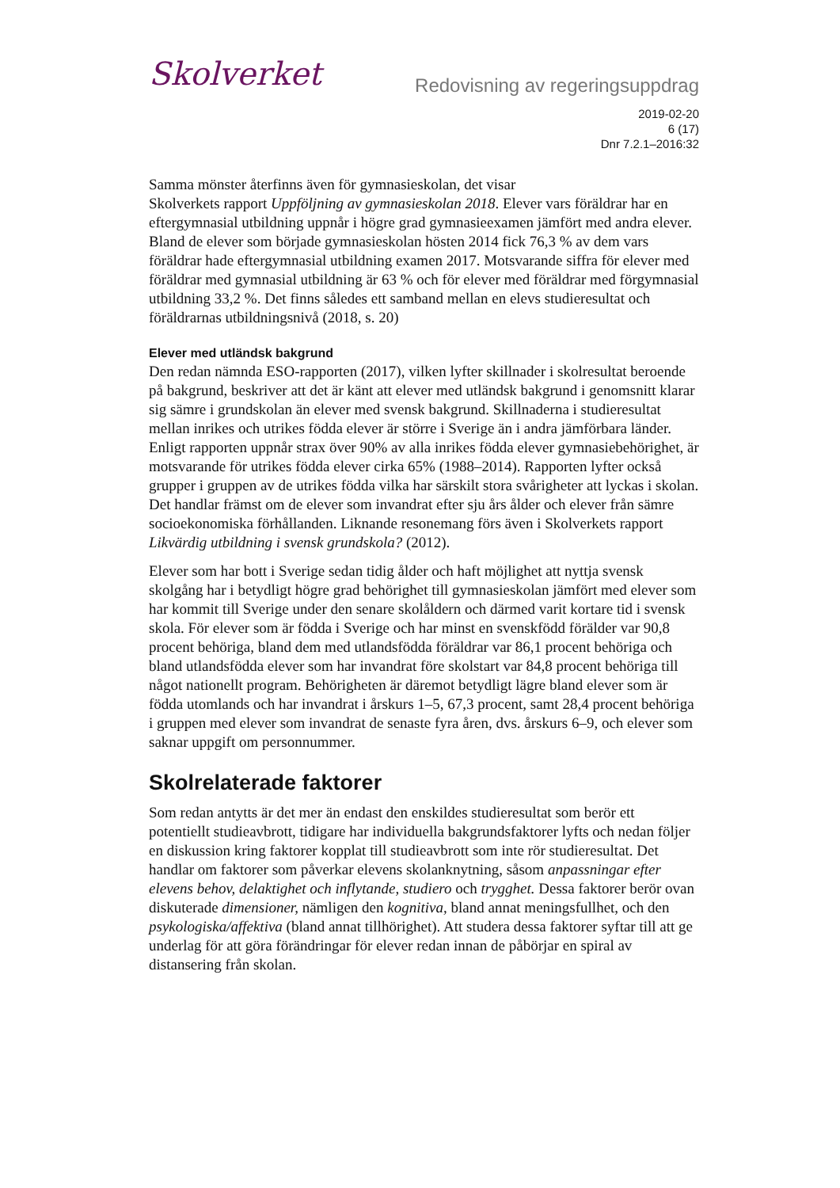Skolverket
Redovisning av regeringsuppdrag
2019-02-20
6 (17)
Dnr 7.2.1–2016:32
Samma mönster återfinns även för gymnasieskolan, det visar
Skolverkets rapport Uppföljning av gymnasieskolan 2018. Elever vars föräldrar har en eftergymnasial utbildning uppnår i högre grad gymnasieexamen jämfört med andra elever. Bland de elever som började gymnasieskolan hösten 2014 fick 76,3 % av dem vars föräldrar hade eftergymnasial utbildning examen 2017. Motsvarande siffra för elever med föräldrar med gymnasial utbildning är 63 % och för elever med föräldrar med förgymnasial utbildning 33,2 %. Det finns således ett samband mellan en elevs studieresultat och föräldrarnas utbildningsnivå (2018, s. 20)
Elever med utländsk bakgrund
Den redan nämnda ESO-rapporten (2017), vilken lyfter skillnader i skolresultat beroende på bakgrund, beskriver att det är känt att elever med utländsk bakgrund i genomsnitt klarar sig sämre i grundskolan än elever med svensk bakgrund. Skillnaderna i studieresultat mellan inrikes och utrikes födda elever är större i Sverige än i andra jämförbara länder. Enligt rapporten uppnår strax över 90% av alla inrikes födda elever gymnasiebehörighet, är motsvarande för utrikes födda elever cirka 65% (1988–2014). Rapporten lyfter också grupper i gruppen av de utrikes födda vilka har särskilt stora svårigheter att lyckas i skolan. Det handlar främst om de elever som invandrat efter sju års ålder och elever från sämre socioekonomiska förhållanden. Liknande resonemang förs även i Skolverkets rapport Likvärdig utbildning i svensk grundskola? (2012).
Elever som har bott i Sverige sedan tidig ålder och haft möjlighet att nyttja svensk skolgång har i betydligt högre grad behörighet till gymnasieskolan jämfört med elever som har kommit till Sverige under den senare skolåldern och därmed varit kortare tid i svensk skola. För elever som är födda i Sverige och har minst en svenskfödd förälder var 90,8 procent behöriga, bland dem med utlandsfödda föräldrar var 86,1 procent behöriga och bland utlandsfödda elever som har invandrat före skolstart var 84,8 procent behöriga till något nationellt program. Behörigheten är däremot betydligt lägre bland elever som är födda utomlands och har invandrat i årskurs 1–5, 67,3 procent, samt 28,4 procent behöriga i gruppen med elever som invandrat de senaste fyra åren, dvs. årskurs 6–9, och elever som saknar uppgift om personnummer.
Skolrelaterade faktorer
Som redan antytts är det mer än endast den enskildes studieresultat som berör ett potentiellt studieavbrott, tidigare har individuella bakgrundsfaktorer lyfts och nedan följer en diskussion kring faktorer kopplat till studieavbrott som inte rör studieresultat. Det handlar om faktorer som påverkar elevens skolanknytning, såsom anpassningar efter elevens behov, delaktighet och inflytande, studiero och trygghet. Dessa faktorer berör ovan diskuterade dimensioner, nämligen den kognitiva, bland annat meningsfullhet, och den psykologiska/affektiva (bland annat tillhörighet). Att studera dessa faktorer syftar till att ge underlag för att göra förändringar för elever redan innan de påbörjar en spiral av distansering från skolan.